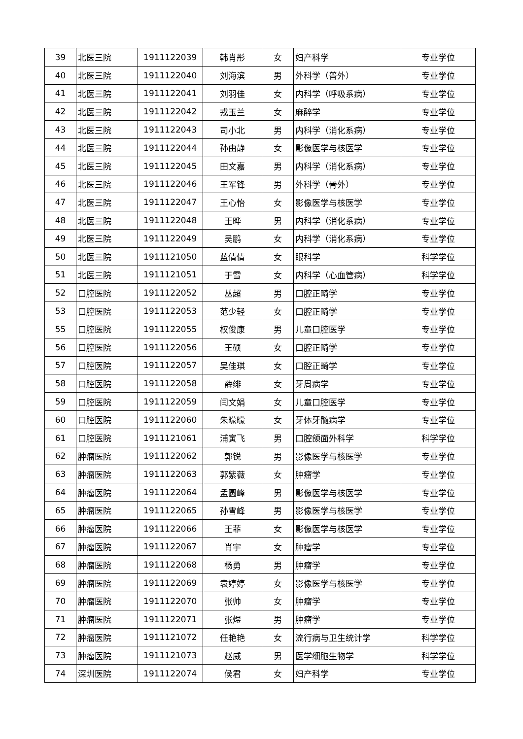| 39 | 北医三院 | 1911122039 | 韩肖彤 | 女 | 妇产科学 | 专业学位 |
| 40 | 北医三院 | 1911122040 | 刘海滨 | 男 | 外科学（普外） | 专业学位 |
| 41 | 北医三院 | 1911122041 | 刘羽佳 | 女 | 内科学（呼吸系病） | 专业学位 |
| 42 | 北医三院 | 1911122042 | 戎玉兰 | 女 | 麻醉学 | 专业学位 |
| 43 | 北医三院 | 1911122043 | 司小北 | 男 | 内科学（消化系病） | 专业学位 |
| 44 | 北医三院 | 1911122044 | 孙由静 | 女 | 影像医学与核医学 | 专业学位 |
| 45 | 北医三院 | 1911122045 | 田文嘉 | 男 | 内科学（消化系病） | 专业学位 |
| 46 | 北医三院 | 1911122046 | 王军锋 | 男 | 外科学（骨外） | 专业学位 |
| 47 | 北医三院 | 1911122047 | 王心怡 | 女 | 影像医学与核医学 | 专业学位 |
| 48 | 北医三院 | 1911122048 | 王晔 | 男 | 内科学（消化系病） | 专业学位 |
| 49 | 北医三院 | 1911122049 | 吴鹏 | 女 | 内科学（消化系病） | 专业学位 |
| 50 | 北医三院 | 1911121050 | 蓝倩倩 | 女 | 眼科学 | 科学学位 |
| 51 | 北医三院 | 1911121051 | 于雪 | 女 | 内科学（心血管病） | 科学学位 |
| 52 | 口腔医院 | 1911122052 | 丛超 | 男 | 口腔正畸学 | 专业学位 |
| 53 | 口腔医院 | 1911122053 | 范少轻 | 女 | 口腔正畸学 | 专业学位 |
| 55 | 口腔医院 | 1911122055 | 权俊康 | 男 | 儿童口腔医学 | 专业学位 |
| 56 | 口腔医院 | 1911122056 | 王硕 | 女 | 口腔正畸学 | 专业学位 |
| 57 | 口腔医院 | 1911122057 | 吴佳琪 | 女 | 口腔正畸学 | 专业学位 |
| 58 | 口腔医院 | 1911122058 | 薛绯 | 女 | 牙周病学 | 专业学位 |
| 59 | 口腔医院 | 1911122059 | 闫文娟 | 女 | 儿童口腔医学 | 专业学位 |
| 60 | 口腔医院 | 1911122060 | 朱曚曚 | 女 | 牙体牙髓病学 | 专业学位 |
| 61 | 口腔医院 | 1911121061 | 浦寅飞 | 男 | 口腔颌面外科学 | 科学学位 |
| 62 | 肿瘤医院 | 1911122062 | 郭锐 | 男 | 影像医学与核医学 | 专业学位 |
| 63 | 肿瘤医院 | 1911122063 | 郭紫薇 | 女 | 肿瘤学 | 专业学位 |
| 64 | 肿瘤医院 | 1911122064 | 孟圆峰 | 男 | 影像医学与核医学 | 专业学位 |
| 65 | 肿瘤医院 | 1911122065 | 孙雪峰 | 男 | 影像医学与核医学 | 专业学位 |
| 66 | 肿瘤医院 | 1911122066 | 王菲 | 女 | 影像医学与核医学 | 专业学位 |
| 67 | 肿瘤医院 | 1911122067 | 肖宇 | 女 | 肿瘤学 | 专业学位 |
| 68 | 肿瘤医院 | 1911122068 | 杨勇 | 男 | 肿瘤学 | 专业学位 |
| 69 | 肿瘤医院 | 1911122069 | 袁婷婷 | 女 | 影像医学与核医学 | 专业学位 |
| 70 | 肿瘤医院 | 1911122070 | 张帅 | 女 | 肿瘤学 | 专业学位 |
| 71 | 肿瘤医院 | 1911122071 | 张煜 | 男 | 肿瘤学 | 专业学位 |
| 72 | 肿瘤医院 | 1911121072 | 任艳艳 | 女 | 流行病与卫生统计学 | 科学学位 |
| 73 | 肿瘤医院 | 1911121073 | 赵威 | 男 | 医学细胞生物学 | 科学学位 |
| 74 | 深圳医院 | 1911122074 | 侯君 | 女 | 妇产科学 | 专业学位 |